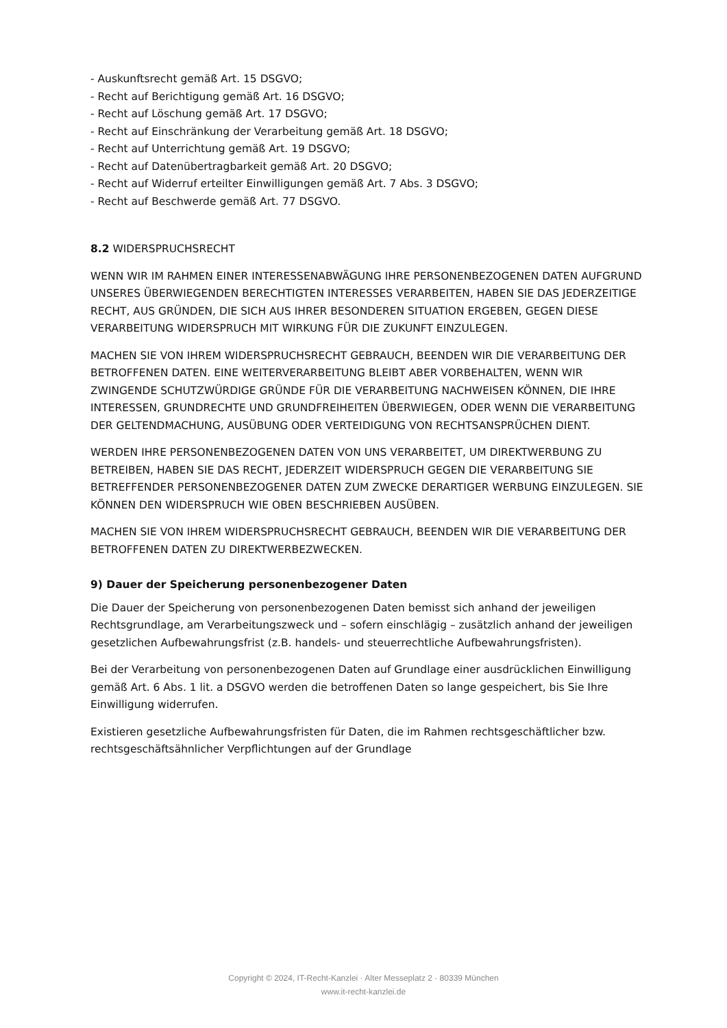- Auskunftsrecht gemäß Art. 15 DSGVO;
- Recht auf Berichtigung gemäß Art. 16 DSGVO;
- Recht auf Löschung gemäß Art. 17 DSGVO;
- Recht auf Einschränkung der Verarbeitung gemäß Art. 18 DSGVO;
- Recht auf Unterrichtung gemäß Art. 19 DSGVO;
- Recht auf Datenübertragbarkeit gemäß Art. 20 DSGVO;
- Recht auf Widerruf erteilter Einwilligungen gemäß Art. 7 Abs. 3 DSGVO;
- Recht auf Beschwerde gemäß Art. 77 DSGVO.
8.2 WIDERSPRUCHSRECHT
WENN WIR IM RAHMEN EINER INTERESSENABWÄGUNG IHRE PERSONENBEZOGENEN DATEN AUFGRUND UNSERES ÜBERWIEGENDEN BERECHTIGTEN INTERESSES VERARBEITEN, HABEN SIE DAS JEDERZEITIGE RECHT, AUS GRÜNDEN, DIE SICH AUS IHRER BESONDEREN SITUATION ERGEBEN, GEGEN DIESE VERARBEITUNG WIDERSPRUCH MIT WIRKUNG FÜR DIE ZUKUNFT EINZULEGEN.
MACHEN SIE VON IHREM WIDERSPRUCHSRECHT GEBRAUCH, BEENDEN WIR DIE VERARBEITUNG DER BETROFFENEN DATEN. EINE WEITERVERARBEITUNG BLEIBT ABER VORBEHALTEN, WENN WIR ZWINGENDE SCHUTZWÜRDIGE GRÜNDE FÜR DIE VERARBEITUNG NACHWEISEN KÖNNEN, DIE IHRE INTERESSEN, GRUNDRECHTE UND GRUNDFREIHEITEN ÜBERWIEGEN, ODER WENN DIE VERARBEITUNG DER GELTENDMACHUNG, AUSÜBUNG ODER VERTEIDIGUNG VON RECHTSANSPRÜCHEN DIENT.
WERDEN IHRE PERSONENBEZOGENEN DATEN VON UNS VERARBEITET, UM DIREKTWERBUNG ZU BETREIBEN, HABEN SIE DAS RECHT, JEDERZEIT WIDERSPRUCH GEGEN DIE VERARBEITUNG SIE BETREFFENDER PERSONENBEZOGENER DATEN ZUM ZWECKE DERARTIGER WERBUNG EINZULEGEN. SIE KÖNNEN DEN WIDERSPRUCH WIE OBEN BESCHRIEBEN AUSÜBEN.
MACHEN SIE VON IHREM WIDERSPRUCHSRECHT GEBRAUCH, BEENDEN WIR DIE VERARBEITUNG DER BETROFFENEN DATEN ZU DIREKTWERBEZWECKEN.
9) Dauer der Speicherung personenbezogener Daten
Die Dauer der Speicherung von personenbezogenen Daten bemisst sich anhand der jeweiligen Rechtsgrundlage, am Verarbeitungszweck und – sofern einschlägig – zusätzlich anhand der jeweiligen gesetzlichen Aufbewahrungsfrist (z.B. handels- und steuerrechtliche Aufbewahrungsfristen).
Bei der Verarbeitung von personenbezogenen Daten auf Grundlage einer ausdrücklichen Einwilligung gemäß Art. 6 Abs. 1 lit. a DSGVO werden die betroffenen Daten so lange gespeichert, bis Sie Ihre Einwilligung widerrufen.
Existieren gesetzliche Aufbewahrungsfristen für Daten, die im Rahmen rechtsgeschäftlicher bzw. rechtsgeschäftsähnlicher Verpflichtungen auf der Grundlage
Copyright © 2024, IT-Recht-Kanzlei · Alter Messeplatz 2 · 80339 München
www.it-recht-kanzlei.de